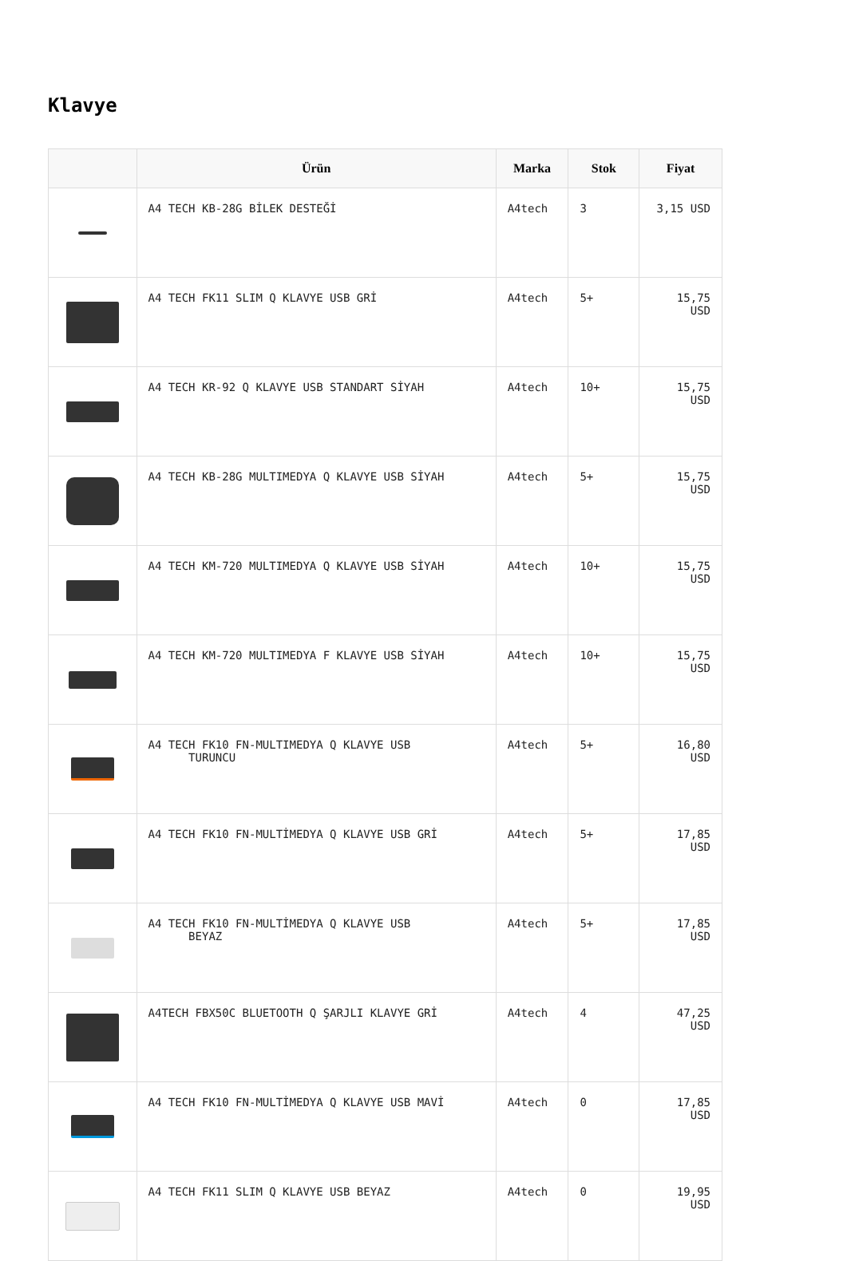Klavye
| | Ürün | Marka | Stok | Fiyat |
| --- | --- | --- | --- | --- |
| | A4 TECH KB-28G BİLEK DESTEĞİ | A4tech | 3 | 3,15 USD |
| | A4 TECH FK11 SLIM Q KLAVYE USB GRİ | A4tech | 5+ | 15,75 USD |
| | A4 TECH KR-92 Q KLAVYE USB STANDART SİYAH | A4tech | 10+ | 15,75 USD |
| | A4 TECH KB-28G MULTIMEDYA Q KLAVYE USB SİYAH | A4tech | 5+ | 15,75 USD |
| | A4 TECH KM-720 MULTIMEDYA Q KLAVYE USB SİYAH | A4tech | 10+ | 15,75 USD |
| | A4 TECH KM-720 MULTIMEDYA F KLAVYE USB SİYAH | A4tech | 10+ | 15,75 USD |
| | A4 TECH FK10 FN-MULTIMEDYA Q KLAVYE USB TURUNCU | A4tech | 5+ | 16,80 USD |
| | A4 TECH FK10 FN-MULTİMEDYA Q KLAVYE USB GRİ | A4tech | 5+ | 17,85 USD |
| | A4 TECH FK10 FN-MULTİMEDYA Q KLAVYE USB BEYAZ | A4tech | 5+ | 17,85 USD |
| | A4TECH FBX50C BLUETOOTH Q ŞARJLI KLAVYE GRİ | A4tech | 4 | 47,25 USD |
| | A4 TECH FK10 FN-MULTİMEDYA Q KLAVYE USB MAVİ | A4tech | 0 | 17,85 USD |
| | A4 TECH FK11 SLIM Q KLAVYE USB BEYAZ | A4tech | 0 | 19,95 USD |